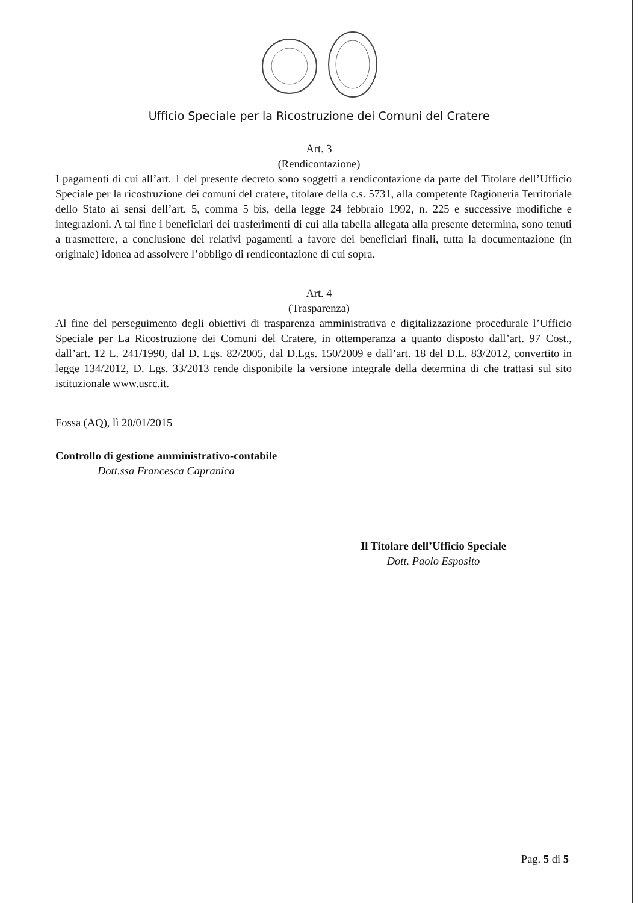Ufficio Speciale per la Ricostruzione dei Comuni del Cratere
Art. 3
(Rendicontazione)
I pagamenti di cui all’art. 1 del presente decreto sono soggetti a rendicontazione da parte del Titolare dell’Ufficio Speciale per la ricostruzione dei comuni del cratere, titolare della c.s. 5731, alla competente Ragioneria Territoriale dello Stato ai sensi dell’art. 5, comma 5 bis, della legge 24 febbraio 1992, n. 225 e successive modifiche e integrazioni. A tal fine i beneficiari dei trasferimenti di cui alla tabella allegata alla presente determina, sono tenuti a trasmettere, a conclusione dei relativi pagamenti a favore dei beneficiari finali, tutta la documentazione (in originale) idonea ad assolvere l’obbligo di rendicontazione di cui sopra.
Art. 4
(Trasparenza)
Al fine del perseguimento degli obiettivi di trasparenza amministrativa e digitalizzazione procedurale l’Ufficio Speciale per La Ricostruzione dei Comuni del Cratere, in ottemperanza a quanto disposto dall’art. 97 Cost., dall’art. 12 L. 241/1990, dal D. Lgs. 82/2005, dal D.Lgs. 150/2009 e dall’art. 18 del D.L. 83/2012, convertito in legge 134/2012, D. Lgs. 33/2013 rende disponibile la versione integrale della determina di che trattasi sul sito istituzionale www.usrc.it.
Fossa (AQ), lì 20/01/2015
Controllo di gestione amministrativo-contabile
Dott.ssa Francesca Capranica
Il Titolare dell’Ufficio Speciale
Dott. Paolo Esposito
Pag. 5 di 5